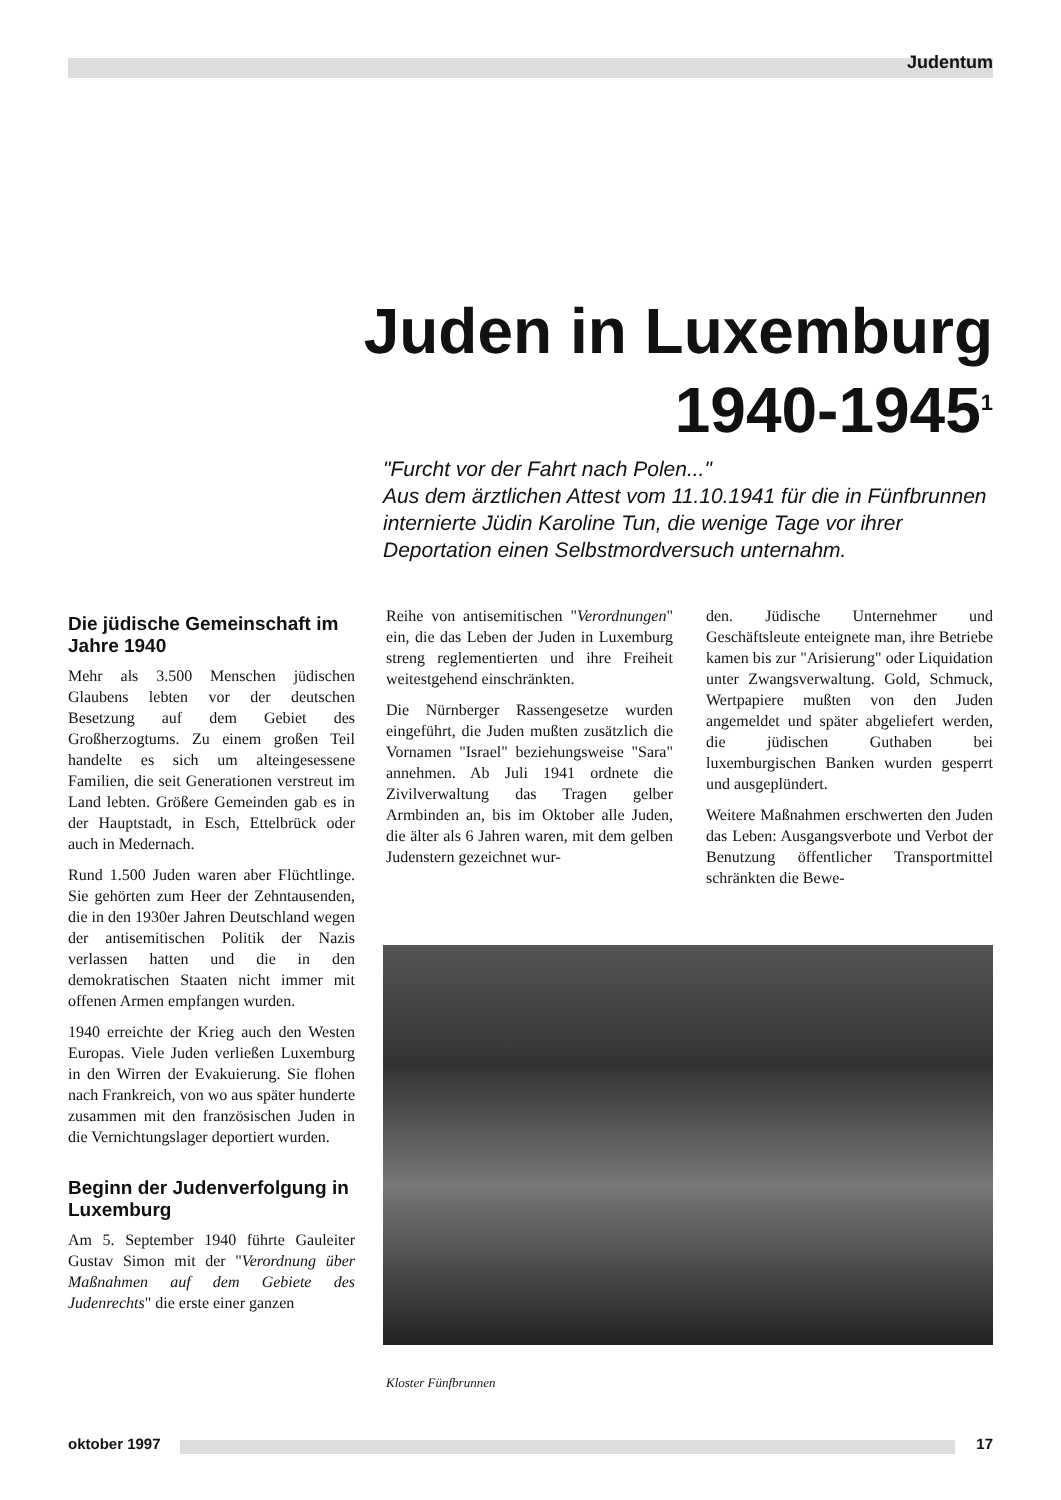Judentum
Juden in Luxemburg
1940-1945<sup>1</sup>
"Furcht vor der Fahrt nach Polen..."
Aus dem ärztlichen Attest vom 11.10.1941 für die in Fünfbrunnen internierte Jüdin Karoline Tun, die wenige Tage vor ihrer Deportation einen Selbstmordversuch unternahm.
Die jüdische Gemeinschaft im Jahre 1940
Mehr als 3.500 Menschen jüdischen Glaubens lebten vor der deutschen Besetzung auf dem Gebiet des Großherzogtums. Zu einem großen Teil handelte es sich um alteingesessene Familien, die seit Generationen verstreut im Land lebten. Größere Gemeinden gab es in der Hauptstadt, in Esch, Ettelbrück oder auch in Medernach.
Rund 1.500 Juden waren aber Flüchtlinge. Sie gehörten zum Heer der Zehntausenden, die in den 1930er Jahren Deutschland wegen der antisemitischen Politik der Nazis verlassen hatten und die in den demokratischen Staaten nicht immer mit offenen Armen empfangen wurden.
1940 erreichte der Krieg auch den Westen Europas. Viele Juden verließen Luxemburg in den Wirren der Evakuierung. Sie flohen nach Frankreich, von wo aus später hunderte zusammen mit den französischen Juden in die Vernichtungslager deportiert wurden.
Beginn der Judenverfolgung in Luxemburg
Am 5. September 1940 führte Gauleiter Gustav Simon mit der "Verordnung über Maßnahmen auf dem Gebiete des Judenrechts" die erste einer ganzen
Reihe von antisemitischen "Verordnungen" ein, die das Leben der Juden in Luxemburg streng reglementierten und ihre Freiheit weitestgehend einschränkten.
Die Nürnberger Rassengesetze wurden eingeführt, die Juden mußten zusätzlich die Vornamen "Israel" beziehungsweise "Sara" annehmen. Ab Juli 1941 ordnete die Zivilverwaltung das Tragen gelber Armbinden an, bis im Oktober alle Juden, die älter als 6 Jahren waren, mit dem gelben Judenstern gezeichnet wur-
den. Jüdische Unternehmer und Geschäftsleute enteignete man, ihre Betriebe kamen bis zur "Arisierung" oder Liquidation unter Zwangsverwaltung. Gold, Schmuck, Wertpapiere mußten von den Juden angemeldet und später abgeliefert werden, die jüdischen Guthaben bei luxemburgischen Banken wurden gesperrt und ausgeplündert.
Weitere Maßnahmen erschwerten den Juden das Leben: Ausgangsverbote und Verbot der Benutzung öffentlicher Transportmittel schränkten die Bewe-
Kloster Fünfbrunnen
oktober 1997 17